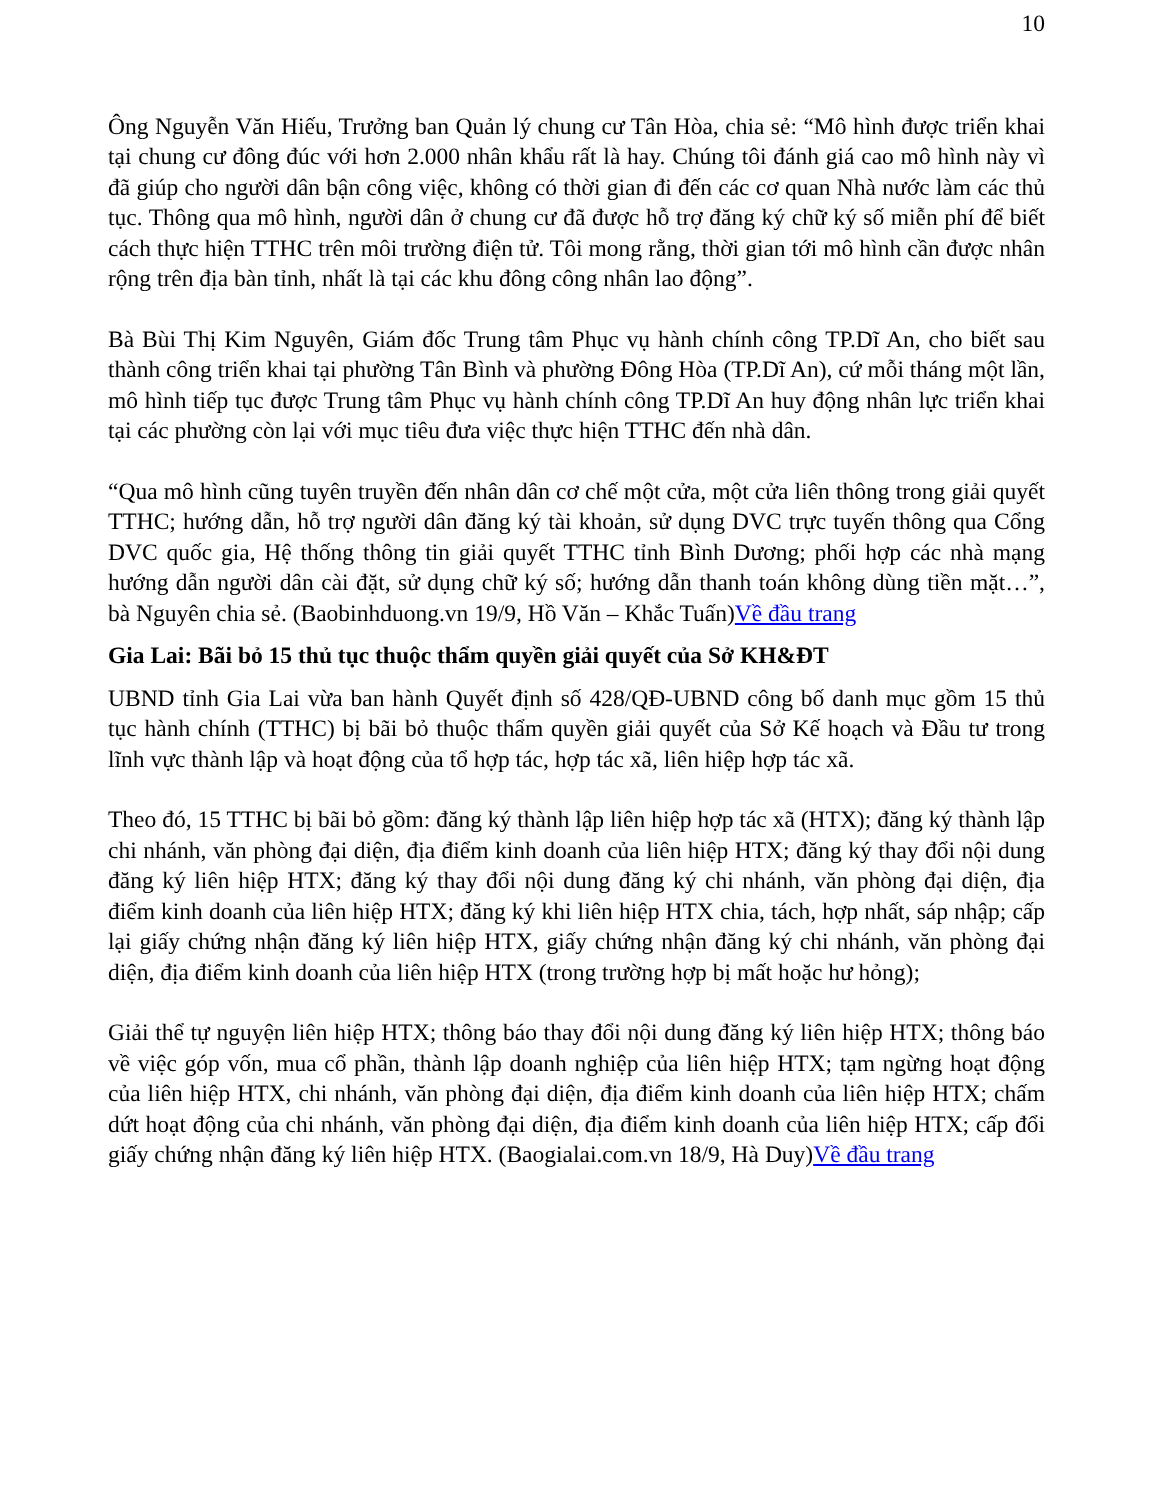10
Ông Nguyễn Văn Hiếu, Trưởng ban Quản lý chung cư Tân Hòa, chia sẻ: “Mô hình được triển khai tại chung cư đông đúc với hơn 2.000 nhân khẩu rất là hay. Chúng tôi đánh giá cao mô hình này vì đã giúp cho người dân bận công việc, không có thời gian đi đến các cơ quan Nhà nước làm các thủ tục. Thông qua mô hình, người dân ở chung cư đã được hỗ trợ đăng ký chữ ký số miễn phí để biết cách thực hiện TTHC trên môi trường điện tử. Tôi mong rằng, thời gian tới mô hình cần được nhân rộng trên địa bàn tỉnh, nhất là tại các khu đông công nhân lao động”.
Bà Bùi Thị Kim Nguyên, Giám đốc Trung tâm Phục vụ hành chính công TP.Dĩ An, cho biết sau thành công triển khai tại phường Tân Bình và phường Đông Hòa (TP.Dĩ An), cứ mỗi tháng một lần, mô hình tiếp tục được Trung tâm Phục vụ hành chính công TP.Dĩ An huy động nhân lực triển khai tại các phường còn lại với mục tiêu đưa việc thực hiện TTHC đến nhà dân.
“Qua mô hình cũng tuyên truyền đến nhân dân cơ chế một cửa, một cửa liên thông trong giải quyết TTHC; hướng dẫn, hỗ trợ người dân đăng ký tài khoản, sử dụng DVC trực tuyến thông qua Cổng DVC quốc gia, Hệ thống thông tin giải quyết TTHC tỉnh Bình Dương; phối hợp các nhà mạng hướng dẫn người dân cài đặt, sử dụng chữ ký số; hướng dẫn thanh toán không dùng tiền mặt…”, bà Nguyên chia sẻ. (Baobinhduong.vn 19/9, Hồ Văn – Khắc Tuấn)Về đầu trang
Gia Lai: Bãi bỏ 15 thủ tục thuộc thẩm quyền giải quyết của Sở KH&ĐT
UBND tỉnh Gia Lai vừa ban hành Quyết định số 428/QĐ-UBND công bố danh mục gồm 15 thủ tục hành chính (TTHC) bị bãi bỏ thuộc thẩm quyền giải quyết của Sở Kế hoạch và Đầu tư trong lĩnh vực thành lập và hoạt động của tổ hợp tác, hợp tác xã, liên hiệp hợp tác xã.
Theo đó, 15 TTHC bị bãi bỏ gồm: đăng ký thành lập liên hiệp hợp tác xã (HTX); đăng ký thành lập chi nhánh, văn phòng đại diện, địa điểm kinh doanh của liên hiệp HTX; đăng ký thay đổi nội dung đăng ký liên hiệp HTX; đăng ký thay đổi nội dung đăng ký chi nhánh, văn phòng đại diện, địa điểm kinh doanh của liên hiệp HTX; đăng ký khi liên hiệp HTX chia, tách, hợp nhất, sáp nhập; cấp lại giấy chứng nhận đăng ký liên hiệp HTX, giấy chứng nhận đăng ký chi nhánh, văn phòng đại diện, địa điểm kinh doanh của liên hiệp HTX (trong trường hợp bị mất hoặc hư hỏng);
Giải thể tự nguyện liên hiệp HTX; thông báo thay đổi nội dung đăng ký liên hiệp HTX; thông báo về việc góp vốn, mua cổ phần, thành lập doanh nghiệp của liên hiệp HTX; tạm ngừng hoạt động của liên hiệp HTX, chi nhánh, văn phòng đại diện, địa điểm kinh doanh của liên hiệp HTX; chấm dứt hoạt động của chi nhánh, văn phòng đại diện, địa điểm kinh doanh của liên hiệp HTX; cấp đổi giấy chứng nhận đăng ký liên hiệp HTX. (Baogialai.com.vn 18/9, Hà Duy)Về đầu trang